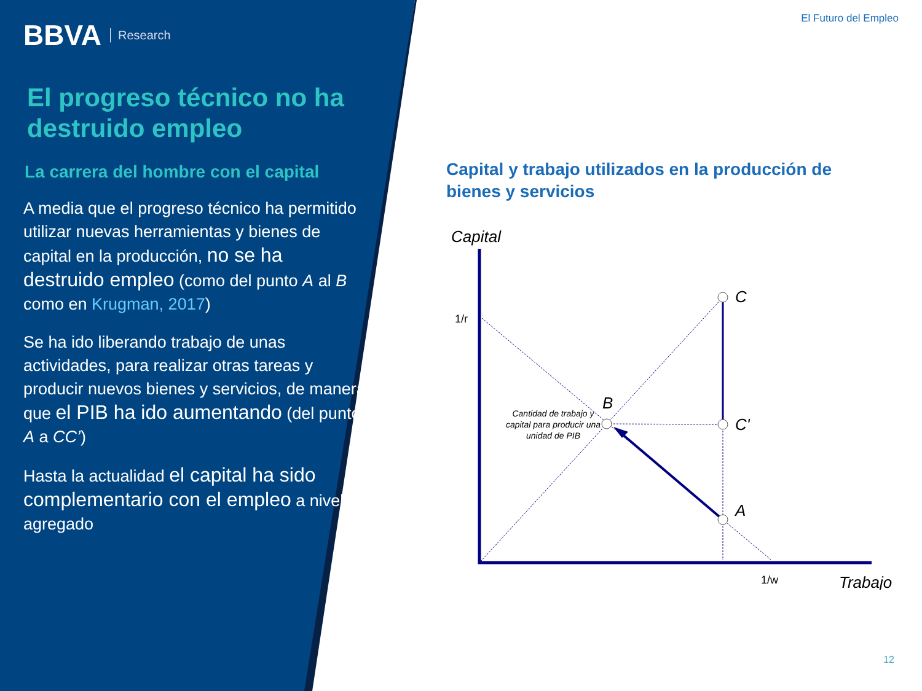BBVA Research
El progreso técnico no ha destruido empleo
La carrera del hombre con el capital
A media que el progreso técnico ha permitido utilizar nuevas herramientas y bienes de capital en la producción, no se ha destruido empleo (como del punto A al B como en Krugman, 2017)
Se ha ido liberando trabajo de unas actividades, para realizar otras tareas y producir nuevos bienes y servicios, de manera que el PIB ha ido aumentando (del punto A a CC’)
Hasta la actualidad el capital ha sido complementario con el empleo a nivel agregado
El Futuro del Empleo
Capital y trabajo utilizados en la producción de bienes y servicios
Capital
C
C'
A
B
Trabajo
1/r
1/w
Cantidad de trabajo y
capital para producir una
unidad de PIB
12